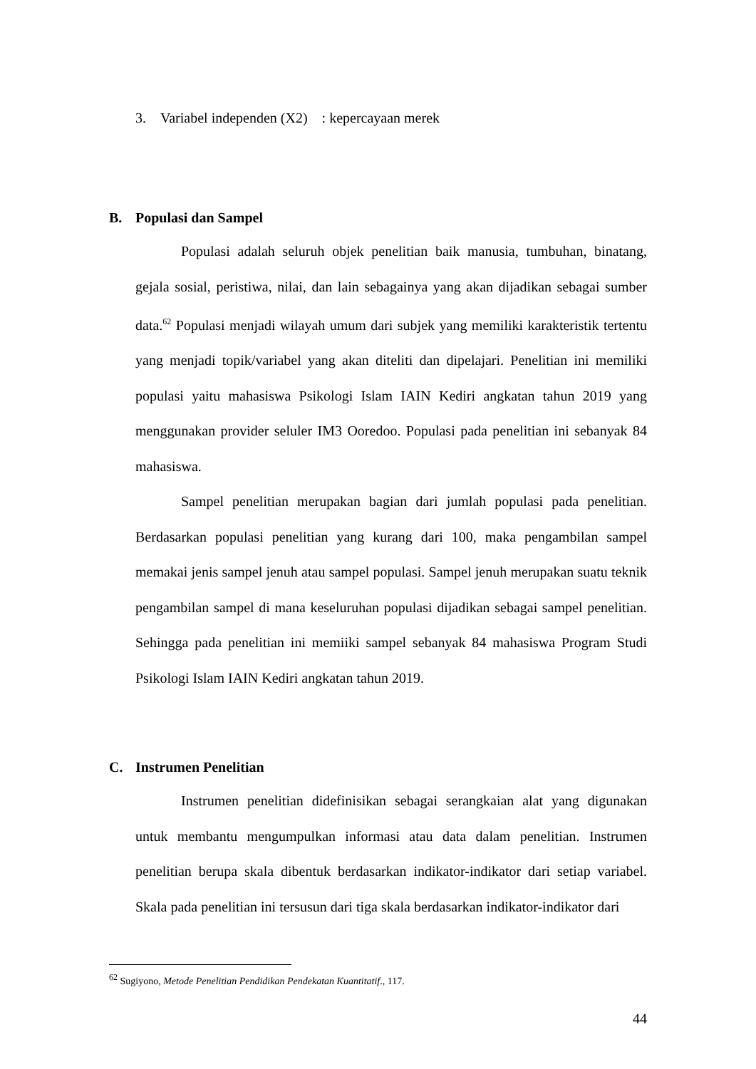3. Variabel independen (X2) : kepercayaan merek
B. Populasi dan Sampel
Populasi adalah seluruh objek penelitian baik manusia, tumbuhan, binatang, gejala sosial, peristiwa, nilai, dan lain sebagainya yang akan dijadikan sebagai sumber data.<sup>62</sup> Populasi menjadi wilayah umum dari subjek yang memiliki karakteristik tertentu yang menjadi topik/variabel yang akan diteliti dan dipelajari. Penelitian ini memiliki populasi yaitu mahasiswa Psikologi Islam IAIN Kediri angkatan tahun 2019 yang menggunakan provider seluler IM3 Ooredoo. Populasi pada penelitian ini sebanyak 84 mahasiswa.
Sampel penelitian merupakan bagian dari jumlah populasi pada penelitian. Berdasarkan populasi penelitian yang kurang dari 100, maka pengambilan sampel memakai jenis sampel jenuh atau sampel populasi. Sampel jenuh merupakan suatu teknik pengambilan sampel di mana keseluruhan populasi dijadikan sebagai sampel penelitian. Sehingga pada penelitian ini memiiki sampel sebanyak 84 mahasiswa Program Studi Psikologi Islam IAIN Kediri angkatan tahun 2019.
C. Instrumen Penelitian
Instrumen penelitian didefinisikan sebagai serangkaian alat yang digunakan untuk membantu mengumpulkan informasi atau data dalam penelitian. Instrumen penelitian berupa skala dibentuk berdasarkan indikator-indikator dari setiap variabel. Skala pada penelitian ini tersusun dari tiga skala berdasarkan indikator-indikator dari
<sup>62</sup> Sugiyono, Metode Penelitian Pendidikan Pendekatan Kuantitatif., 117.
44